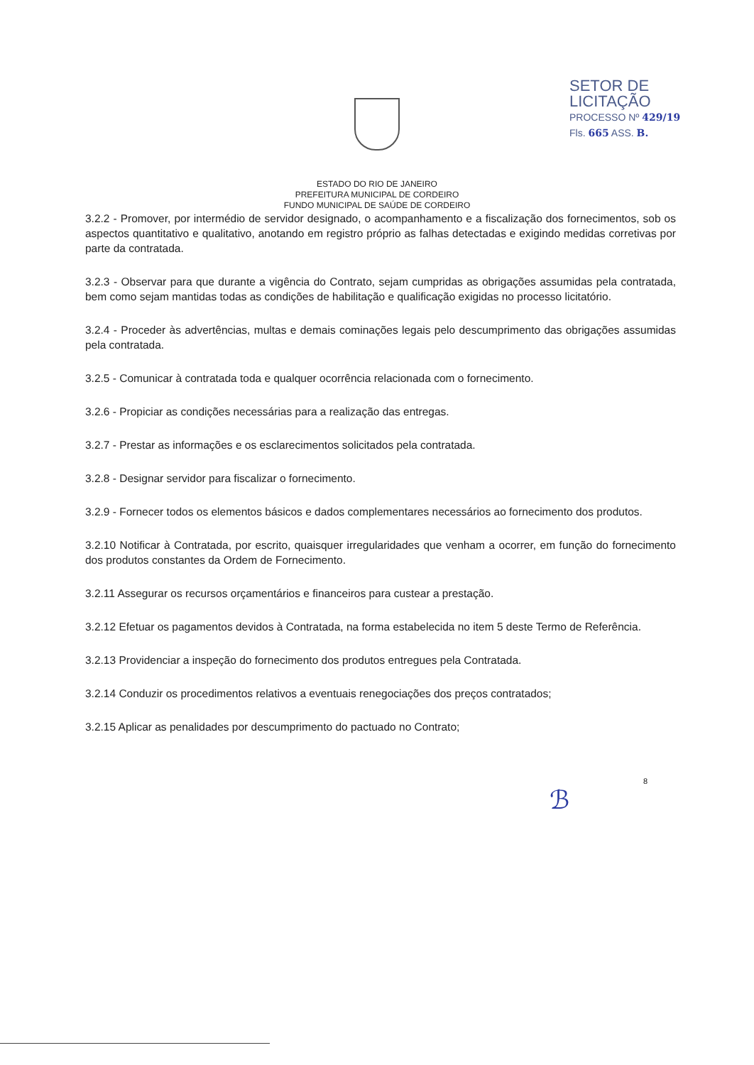SETOR DE LICITAÇÃO
PROCESSO Nº 429/19
Fls. 665 ASS. B.
ESTADO DO RIO DE JANEIRO
PREFEITURA MUNICIPAL DE CORDEIRO
FUNDO MUNICIPAL DE SAÚDE DE CORDEIRO
3.2.2 - Promover, por intermédio de servidor designado, o acompanhamento e a fiscalização dos fornecimentos, sob os aspectos quantitativo e qualitativo, anotando em registro próprio as falhas detectadas e exigindo medidas corretivas por parte da contratada.
3.2.3 - Observar para que durante a vigência do Contrato, sejam cumpridas as obrigações assumidas pela contratada, bem como sejam mantidas todas as condições de habilitação e qualificação exigidas no processo licitatório.
3.2.4 - Proceder às advertências, multas e demais cominações legais pelo descumprimento das obrigações assumidas pela contratada.
3.2.5 - Comunicar à contratada toda e qualquer ocorrência relacionada com o fornecimento.
3.2.6 - Propiciar as condições necessárias para a realização das entregas.
3.2.7 - Prestar as informações e os esclarecimentos solicitados pela contratada.
3.2.8 - Designar servidor para fiscalizar o fornecimento.
3.2.9 - Fornecer todos os elementos básicos e dados complementares necessários ao fornecimento dos produtos.
3.2.10 Notificar à Contratada, por escrito, quaisquer irregularidades que venham a ocorrer, em função do fornecimento dos produtos constantes da Ordem de Fornecimento.
3.2.11 Assegurar os recursos orçamentários e financeiros para custear a prestação.
3.2.12 Efetuar os pagamentos devidos à Contratada, na forma estabelecida no item 5 deste Termo de Referência.
3.2.13 Providenciar a inspeção do fornecimento dos produtos entregues pela Contratada.
3.2.14 Conduzir os procedimentos relativos a eventuais renegociações dos preços contratados;
3.2.15 Aplicar as penalidades por descumprimento do pactuado no Contrato;
8
ℬ